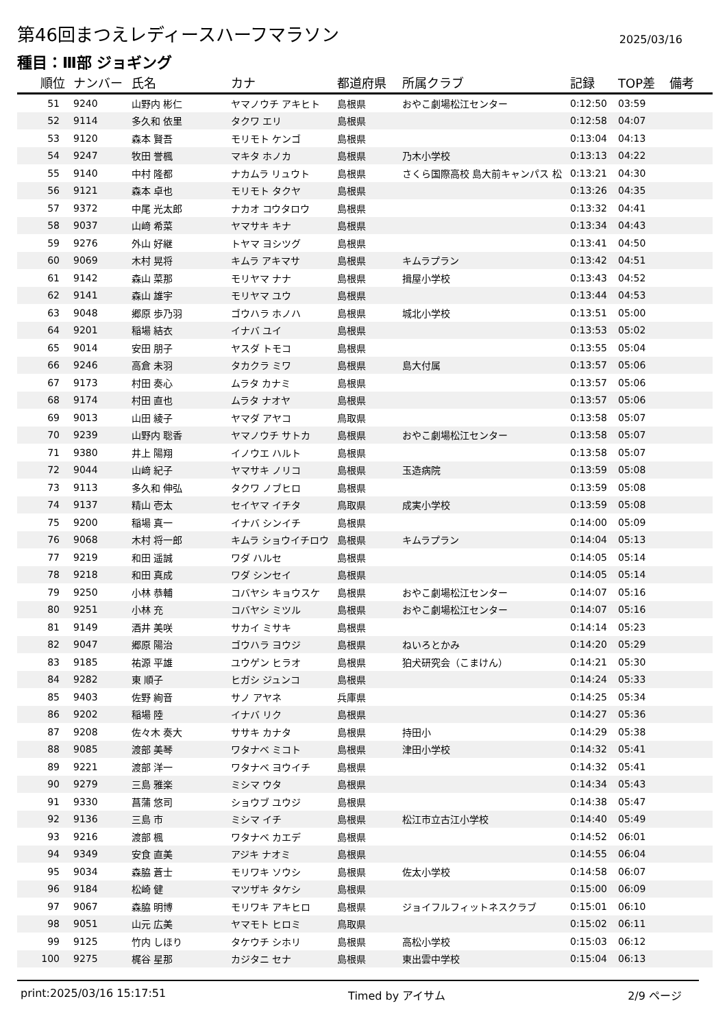第46回まつえレディースハーフマラソン
2025/03/16
種目：Ⅲ部 ジョギング
| 順位 | ナンバー | 氏名 | カナ | 都道府県 | 所属クラブ | 記録 | TOP差 | 備考 |
| --- | --- | --- | --- | --- | --- | --- | --- | --- |
| 51 | 9240 | 山野内 彬仁 | ヤマノウチ アキヒト | 島根県 | おやこ劇場松江センター | 0:12:50 | 03:59 | |
| 52 | 9114 | 多久和 依里 | タクワ エリ | 島根県 | | 0:12:58 | 04:07 | |
| 53 | 9120 | 森本 賢吾 | モリモト ケンゴ | 島根県 | | 0:13:04 | 04:13 | |
| 54 | 9247 | 牧田 誉楓 | マキタ ホノカ | 島根県 | 乃木小学校 | 0:13:13 | 04:22 | |
| 55 | 9140 | 中村 隆都 | ナカムラ リュウト | 島根県 | さくら国際高校 島大前キャンパス 松 | 0:13:21 | 04:30 | |
| 56 | 9121 | 森本 卓也 | モリモト タクヤ | 島根県 | | 0:13:26 | 04:35 | |
| 57 | 9372 | 中尾 光太郎 | ナカオ コウタロウ | 島根県 | | 0:13:32 | 04:41 | |
| 58 | 9037 | 山﨑 希菜 | ヤマサキ キナ | 島根県 | | 0:13:34 | 04:43 | |
| 59 | 9276 | 外山 好継 | トヤマ ヨシツグ | 島根県 | | 0:13:41 | 04:50 | |
| 60 | 9069 | 木村 晃将 | キムラ アキマサ | 島根県 | キムラプラン | 0:13:42 | 04:51 | |
| 61 | 9142 | 森山 菜那 | モリヤマ ナナ | 島根県 | 揖屋小学校 | 0:13:43 | 04:52 | |
| 62 | 9141 | 森山 雄宇 | モリヤマ ユウ | 島根県 | | 0:13:44 | 04:53 | |
| 63 | 9048 | 郷原 歩乃羽 | ゴウハラ ホノハ | 島根県 | 城北小学校 | 0:13:51 | 05:00 | |
| 64 | 9201 | 稲場 結衣 | イナバ ユイ | 島根県 | | 0:13:53 | 05:02 | |
| 65 | 9014 | 安田 朋子 | ヤスダ トモコ | 島根県 | | 0:13:55 | 05:04 | |
| 66 | 9246 | 高倉 未羽 | タカクラ ミワ | 島根県 | 島大付属 | 0:13:57 | 05:06 | |
| 67 | 9173 | 村田 奏心 | ムラタ カナミ | 島根県 | | 0:13:57 | 05:06 | |
| 68 | 9174 | 村田 直也 | ムラタ ナオヤ | 島根県 | | 0:13:57 | 05:06 | |
| 69 | 9013 | 山田 綾子 | ヤマダ アヤコ | 鳥取県 | | 0:13:58 | 05:07 | |
| 70 | 9239 | 山野内 聡香 | ヤマノウチ サトカ | 島根県 | おやこ劇場松江センター | 0:13:58 | 05:07 | |
| 71 | 9380 | 井上 陽翔 | イノウエ ハルト | 島根県 | | 0:13:58 | 05:07 | |
| 72 | 9044 | 山﨑 紀子 | ヤマサキ ノリコ | 島根県 | 玉造病院 | 0:13:59 | 05:08 | |
| 73 | 9113 | 多久和 伸弘 | タクワ ノブヒロ | 島根県 | | 0:13:59 | 05:08 | |
| 74 | 9137 | 精山 壱太 | セイヤマ イチタ | 鳥取県 | 成実小学校 | 0:13:59 | 05:08 | |
| 75 | 9200 | 稲場 真一 | イナバ シンイチ | 島根県 | | 0:14:00 | 05:09 | |
| 76 | 9068 | 木村 将一郎 | キムラ ショウイチロウ | 島根県 | キムラプラン | 0:14:04 | 05:13 | |
| 77 | 9219 | 和田 遥誠 | ワダ ハルセ | 島根県 | | 0:14:05 | 05:14 | |
| 78 | 9218 | 和田 真成 | ワダ シンセイ | 島根県 | | 0:14:05 | 05:14 | |
| 79 | 9250 | 小林 恭輔 | コバヤシ キョウスケ | 島根県 | おやこ劇場松江センター | 0:14:07 | 05:16 | |
| 80 | 9251 | 小林 充 | コバヤシ ミツル | 島根県 | おやこ劇場松江センター | 0:14:07 | 05:16 | |
| 81 | 9149 | 酒井 美咲 | サカイ ミサキ | 島根県 | | 0:14:14 | 05:23 | |
| 82 | 9047 | 郷原 陽治 | ゴウハラ ヨウジ | 島根県 | ねいろとかみ | 0:14:20 | 05:29 | |
| 83 | 9185 | 祐源 平雄 | ユウゲン ヒラオ | 島根県 | 狛犬研究会（こまけん） | 0:14:21 | 05:30 | |
| 84 | 9282 | 東 順子 | ヒガシ ジュンコ | 島根県 | | 0:14:24 | 05:33 | |
| 85 | 9403 | 佐野 絢音 | サノ アヤネ | 兵庫県 | | 0:14:25 | 05:34 | |
| 86 | 9202 | 稲場 陸 | イナバ リク | 島根県 | | 0:14:27 | 05:36 | |
| 87 | 9208 | 佐々木 奏大 | ササキ カナタ | 島根県 | 持田小 | 0:14:29 | 05:38 | |
| 88 | 9085 | 渡部 美琴 | ワタナベ ミコト | 島根県 | 津田小学校 | 0:14:32 | 05:41 | |
| 89 | 9221 | 渡部 洋一 | ワタナベ ヨウイチ | 島根県 | | 0:14:32 | 05:41 | |
| 90 | 9279 | 三島 雅楽 | ミシマ ウタ | 島根県 | | 0:14:34 | 05:43 | |
| 91 | 9330 | 菖蒲 悠司 | ショウブ ユウジ | 島根県 | | 0:14:38 | 05:47 | |
| 92 | 9136 | 三島 市 | ミシマ イチ | 島根県 | 松江市立古江小学校 | 0:14:40 | 05:49 | |
| 93 | 9216 | 渡部 楓 | ワタナベ カエデ | 島根県 | | 0:14:52 | 06:01 | |
| 94 | 9349 | 安食 直美 | アジキ ナオミ | 島根県 | | 0:14:55 | 06:04 | |
| 95 | 9034 | 森脇 蒼士 | モリワキ ソウシ | 島根県 | 佐太小学校 | 0:14:58 | 06:07 | |
| 96 | 9184 | 松崎 健 | マツザキ タケシ | 島根県 | | 0:15:00 | 06:09 | |
| 97 | 9067 | 森脇 明博 | モリワキ アキヒロ | 島根県 | ジョイフルフィットネスクラブ | 0:15:01 | 06:10 | |
| 98 | 9051 | 山元 広美 | ヤマモト ヒロミ | 鳥取県 | | 0:15:02 | 06:11 | |
| 99 | 9125 | 竹内 しほり | タケウチ シホリ | 島根県 | 高松小学校 | 0:15:03 | 06:12 | |
| 100 | 9275 | 梶谷 星那 | カジタニ セナ | 島根県 | 東出雲中学校 | 0:15:04 | 06:13 | |
print:2025/03/16 15:17:51 Timed by アイサム 2/9 ページ